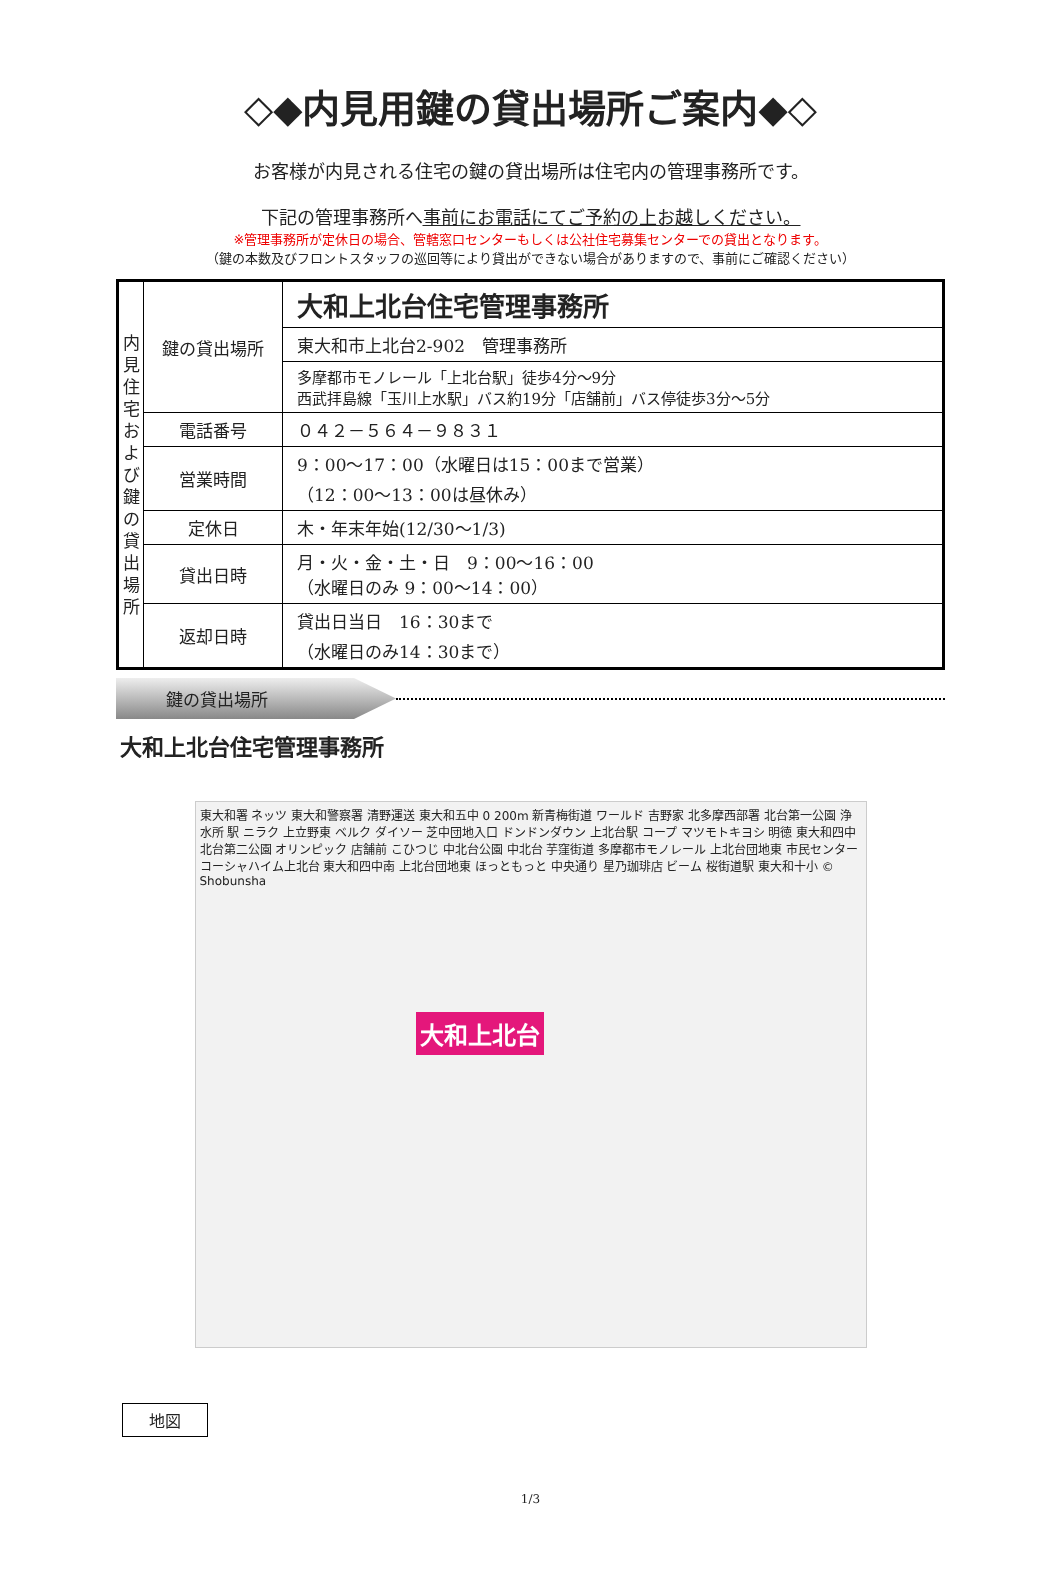◇◆内見用鍵の貸出場所ご案内◆◇
お客様が内見される住宅の鍵の貸出場所は住宅内の管理事務所です。
下記の管理事務所へ事前にお電話にてご予約の上お越しください。
※管理事務所が定休日の場合、管轄窓口センターもしくは公社住宅募集センターでの貸出となります。
（鍵の本数及びフロントスタッフの巡回等により貸出ができない場合がありますので、事前にご確認ください）
| 内見住宅および鍵の貸出場所 | 鍵の貸出場所 | 大和上北台住宅管理事務所 |
| | | 東大和市上北台2-902 管理事務所 |
| | | 多摩都市モノレール「上北台駅」徒歩4分～9分 西武拝島線「玉川上水駅」バス約19分「店舗前」バス停徒歩3分～5分 |
| | 電話番号 | ０４２－５６４－９８３１ |
| | 営業時間 | 9：00～17：00（水曜日は15：00まで営業） （12：00～13：00は昼休み） |
| | 定休日 | 木・年末年始(12/30～1/3) |
| | 貸出日時 | 月・火・金・土・日 9：00～16：00 （水曜日のみ 9：00～14：00） |
| | 返却日時 | 貸出日当日 16：30まで （水曜日のみ14：30まで） |
鍵の貸出場所
大和上北台住宅管理事務所
東大和署 ネッツ 東大和警察署 清野運送 東大和五中 0 200m 新青梅街道 ワールド 吉野家 北多摩西部署 北台第一公園 浄水所 駅 ニラク 上立野東 ベルク ダイソー 芝中団地入口 ドンドンダウン 上北台駅 コープ マツモトキヨシ 明徳 東大和四中 北台第二公園 オリンピック 店舗前 こひつじ 中北台公園 中北台 芋窪街道 多摩都市モノレール 上北台団地東 市民センター コーシャハイム上北台 東大和四中南 上北台団地東 ほっともっと 中央通り 星乃珈琲店 ビーム 桜街道駅 東大和十小 © Shobunsha
大和上北台
地図
1/3